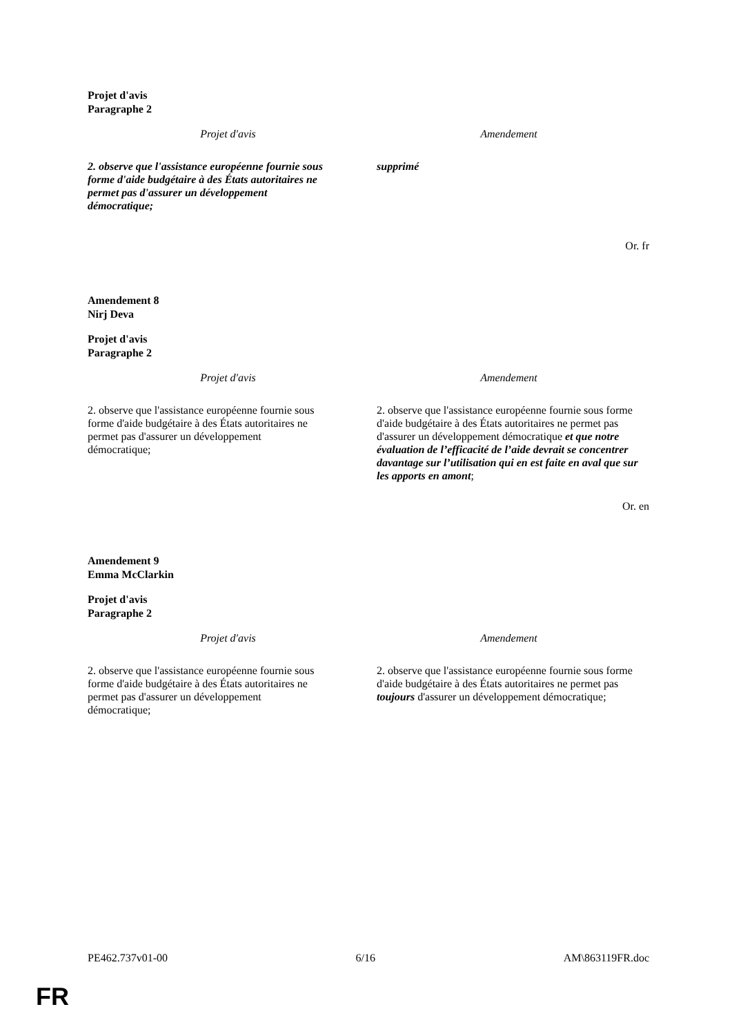Projet d'avis
Paragraphe 2
| Projet d'avis | Amendement |
| --- | --- |
| 2. observe que l'assistance européenne fournie sous forme d'aide budgétaire à des États autoritaires ne permet pas d'assurer un développement démocratique; | supprimé |
Or. fr
Amendement 8
Nirj Deva
Projet d'avis
Paragraphe 2
| Projet d'avis | Amendement |
| --- | --- |
| 2. observe que l'assistance européenne fournie sous forme d'aide budgétaire à des États autoritaires ne permet pas d'assurer un développement démocratique; | 2. observe que l'assistance européenne fournie sous forme d'aide budgétaire à des États autoritaires ne permet pas d'assurer un développement démocratique et que notre évaluation de l’efficacité de l’aide devrait se concentrer davantage sur l’utilisation qui en est faite en aval que sur les apports en amont ; |
Or. en
Amendement 9
Emma McClarkin
Projet d'avis
Paragraphe 2
| Projet d'avis | Amendement |
| --- | --- |
| 2. observe que l'assistance européenne fournie sous forme d'aide budgétaire à des États autoritaires ne permet pas d'assurer un développement démocratique; | 2. observe que l'assistance européenne fournie sous forme d'aide budgétaire à des États autoritaires ne permet pas toujours d'assurer un développement démocratique; |
PE462.737v01-00 6/16 AM\863119FR.doc
FR